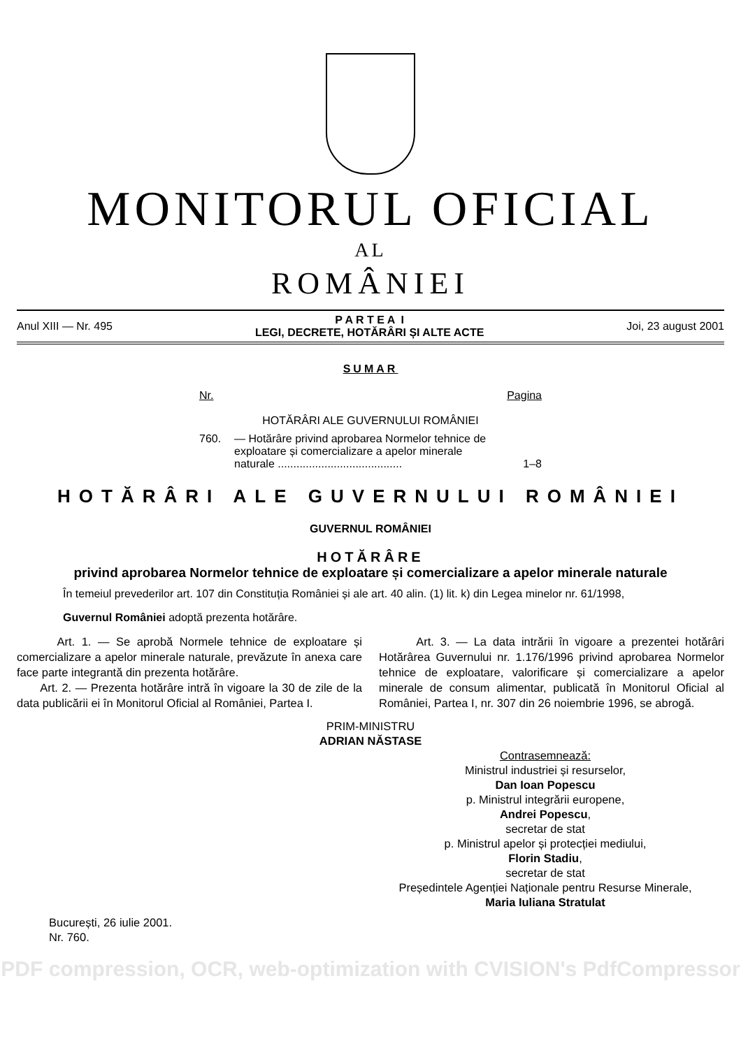MONITORUL OFICIAL
AL
ROMÂNIEI
Anul XIII — Nr. 495 P A R T E A I
LEGI, DECRETE, HOTĂRÂRI ȘI ALTE ACTE Joi, 23 august 2001
SUMAR
Nr. Pagina
HOTĂRÂRI ALE GUVERNULUI ROMÂNIEI
760. — Hotărâre privind aprobarea Normelor tehnice de exploatare și comercializare a apelor minerale naturale ........................................ 1–8
HOTĂRÂRI ALE GUVERNULUI ROMÂNIEI
GUVERNUL ROMÂNIEI
HOTĂRÂRE
privind aprobarea Normelor tehnice de exploatare și comercializare a apelor minerale naturale
În temeiul prevederilor art. 107 din Constituția României și ale art. 40 alin. (1) lit. k) din Legea minelor nr. 61/1998,
Guvernul României adoptă prezenta hotărâre.
Art. 1. — Se aprobă Normele tehnice de exploatare și comercializare a apelor minerale naturale, prevăzute în anexa care face parte integrantă din prezenta hotărâre.
Art. 2. — Prezenta hotărâre intră în vigoare la 30 de zile de la data publicării ei în Monitorul Oficial al României, Partea I.
Art. 3. — La data intrării în vigoare a prezentei hotărâri Hotărârea Guvernului nr. 1.176/1996 privind aprobarea Normelor tehnice de exploatare, valorificare și comercializare a apelor minerale de consum alimentar, publicată în Monitorul Oficial al României, Partea I, nr. 307 din 26 noiembrie 1996, se abrogă.
PRIM-MINISTRU
ADRIAN NĂSTASE
Contrasemnează:
Ministrul industriei și resurselor,
Dan Ioan Popescu
p. Ministrul integrării europene,
Andrei Popescu,
secretar de stat
p. Ministrul apelor și protecției mediului,
Florin Stadiu,
secretar de stat
Președintele Agenției Naționale pentru Resurse Minerale,
Maria Iuliana Stratulat
București, 26 iulie 2001.
Nr. 760.
PDF compression, OCR, web-optimization with CVISION's PdfCompressor